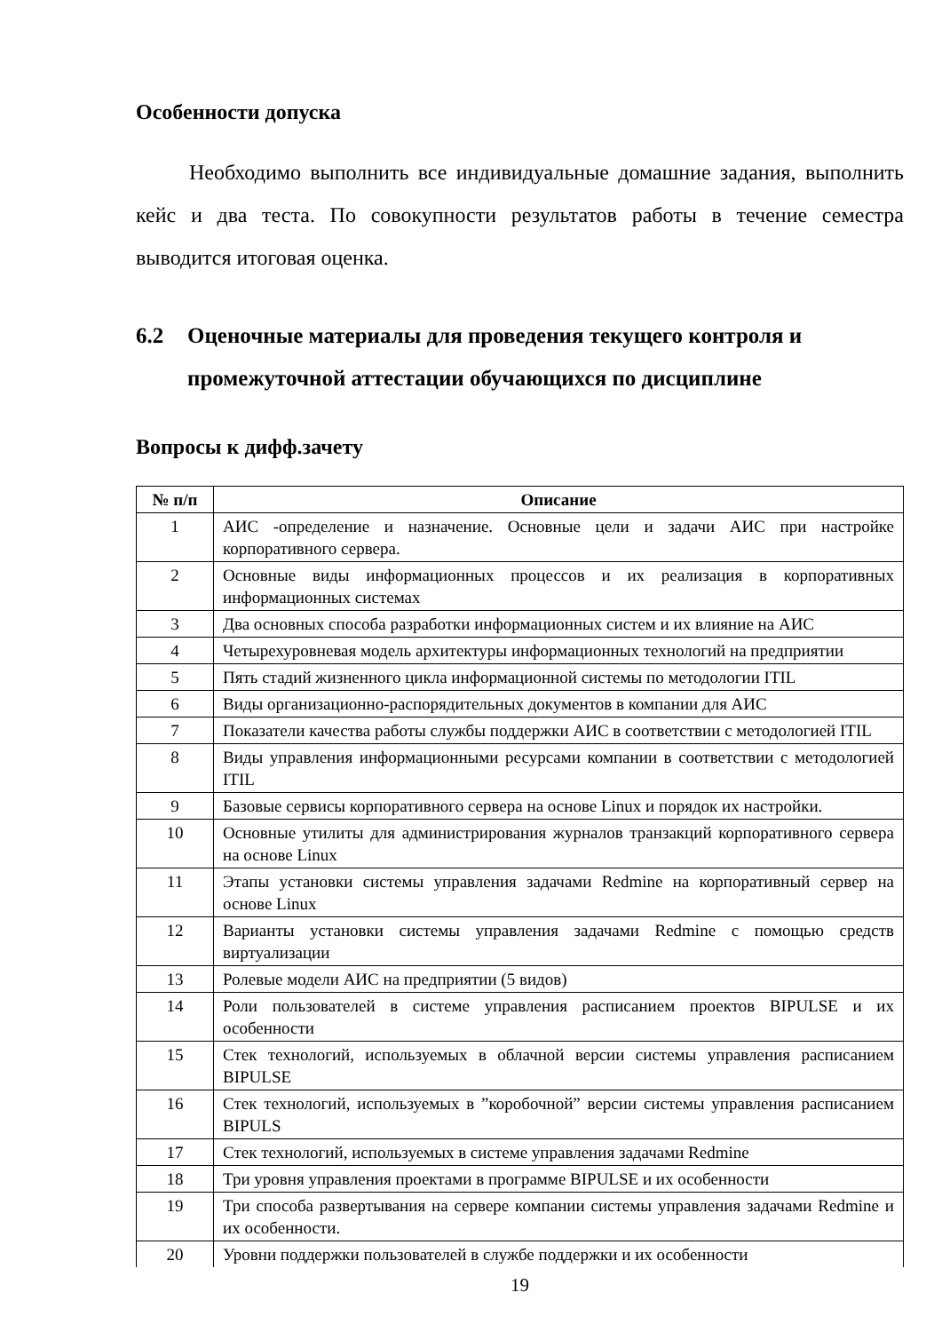Особенности допуска
Необходимо выполнить все индивидуальные домашние задания, выполнить кейс и два теста. По совокупности результатов работы в течение семестра выводится итоговая оценка.
6.2 Оценочные материалы для проведения текущего контроля и промежуточной аттестации обучающихся по дисциплине
Вопросы к дифф.зачету
| № п/п | Описание |
| --- | --- |
| 1 | АИС -определение и назначение. Основные цели и задачи АИС при настройке корпоративного сервера. |
| 2 | Основные виды информационных процессов и их реализация в корпоративных информационных системах |
| 3 | Два основных способа разработки информационных систем и их влияние на АИС |
| 4 | Четырехуровневая модель архитектуры информационных технологий на предприятии |
| 5 | Пять стадий жизненного цикла информационной системы по методологии ITIL |
| 6 | Виды организационно-распорядительных документов в компании для АИС |
| 7 | Показатели качества работы службы поддержки АИС в соответствии с методологией ITIL |
| 8 | Виды управления информационными ресурсами компании в соответствии с методологией ITIL |
| 9 | Базовые сервисы корпоративного сервера на основе Linux и порядок их настройки. |
| 10 | Основные утилиты для администрирования журналов транзакций корпоративного сервера на основе Linux |
| 11 | Этапы установки системы управления задачами Redmine на корпоративный сервер на основе Linux |
| 12 | Варианты установки системы управления задачами Redmine с помощью средств виртуализации |
| 13 | Ролевые модели АИС на предприятии (5 видов) |
| 14 | Роли пользователей в системе управления расписанием проектов BIPULSE и их особенности |
| 15 | Стек технологий, используемых в облачной версии системы управления расписанием BIPULSE |
| 16 | Стек технологий, используемых в ”коробочной” версии системы управления расписанием BIPULS |
| 17 | Стек технологий, используемых в системе управления задачами Redmine |
| 18 | Три уровня управления проектами в программе BIPULSE и их особенности |
| 19 | Три способа развертывания на сервере компании системы управления задачами Redmine и их особенности. |
| 20 | Уровни поддержки пользователей в службе поддержки и их особенности |
19